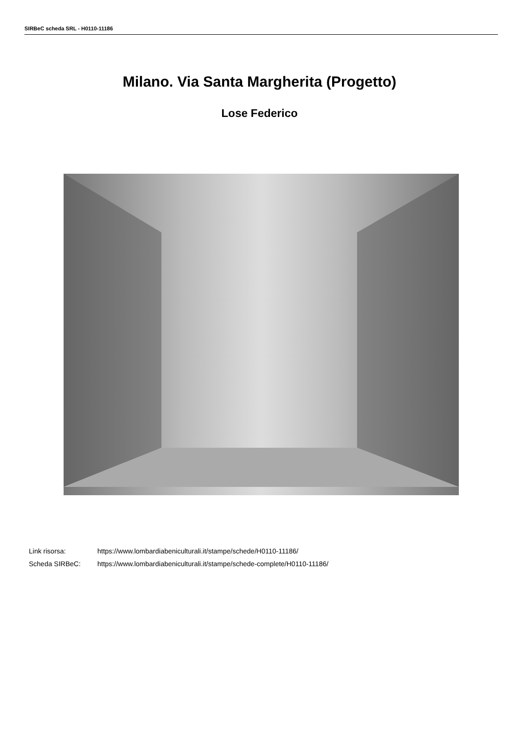SIRBeC scheda SRL - H0110-11186
Milano. Via Santa Margherita (Progetto)
Lose Federico
| Link risorsa: | https://www.lombardiabeniculturali.it/stampe/schede/H0110-11186/ |
| Scheda SIRBeC: | https://www.lombardiabeniculturali.it/stampe/schede-complete/H0110-11186/ |